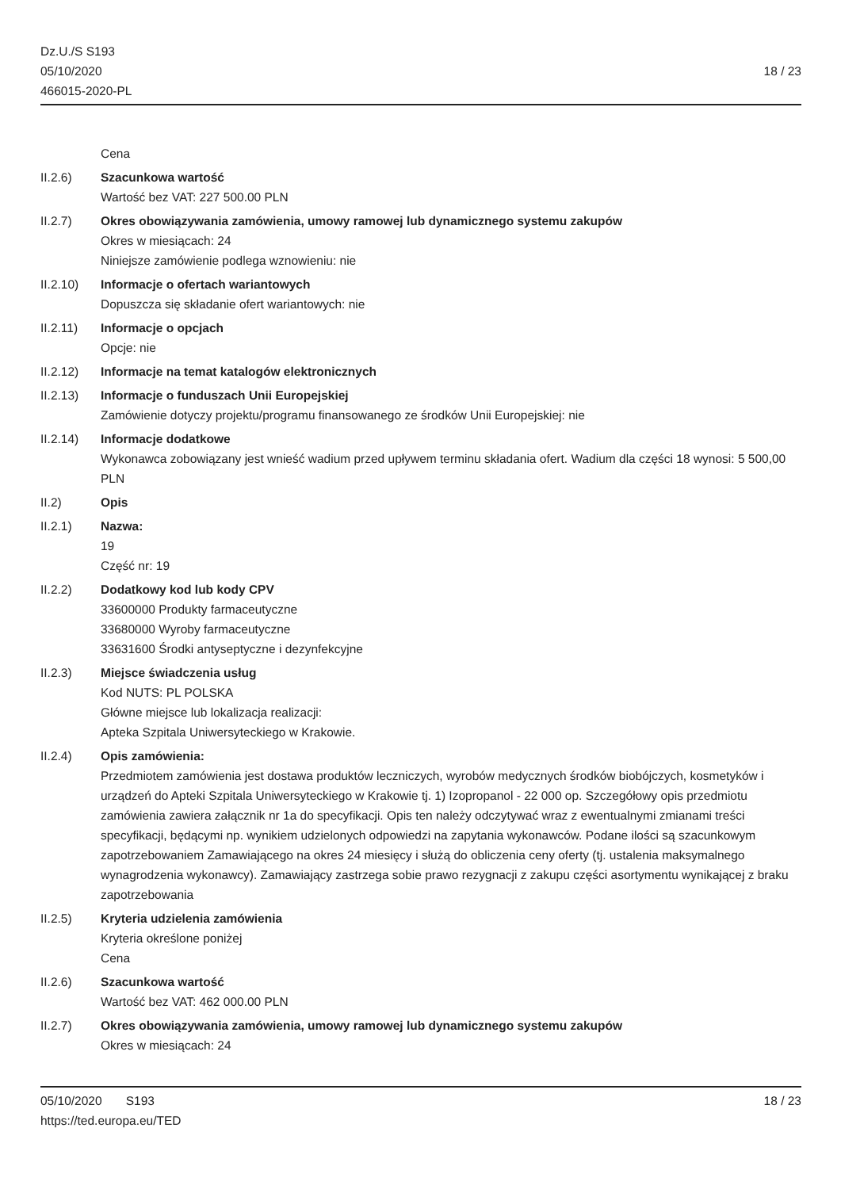Dz.U./S S193
05/10/2020
466015-2020-PL
18 / 23
Cena
II.2.6) Szacunkowa wartość
Wartość bez VAT: 227 500.00 PLN
II.2.7) Okres obowiązywania zamówienia, umowy ramowej lub dynamicznego systemu zakupów
Okres w miesiącach: 24
Niniejsze zamówienie podlega wznowieniu: nie
II.2.10) Informacje o ofertach wariantowych
Dopuszcza się składanie ofert wariantowych: nie
II.2.11) Informacje o opcjach
Opcje: nie
II.2.12) Informacje na temat katalogów elektronicznych
II.2.13) Informacje o funduszach Unii Europejskiej
Zamówienie dotyczy projektu/programu finansowanego ze środków Unii Europejskiej: nie
II.2.14) Informacje dodatkowe
Wykonawca zobowiązany jest wnieść wadium przed upływem terminu składania ofert. Wadium dla części 18 wynosi: 5 500,00 PLN
II.2) Opis
II.2.1) Nazwa:
19
Część nr: 19
II.2.2) Dodatkowy kod lub kody CPV
33600000 Produkty farmaceutyczne
33680000 Wyroby farmaceutyczne
33631600 Środki antyseptyczne i dezynfekcyjne
II.2.3) Miejsce świadczenia usług
Kod NUTS: PL POLSKA
Główne miejsce lub lokalizacja realizacji:
Apteka Szpitala Uniwersyteckiego w Krakowie.
II.2.4) Opis zamówienia:
Przedmiotem zamówienia jest dostawa produktów leczniczych, wyrobów medycznych środków biobójczych, kosmetyków i urządzeń do Apteki Szpitala Uniwersyteckiego w Krakowie tj. 1) Izopropanol - 22 000 op. Szczegółowy opis przedmiotu zamówienia zawiera załącznik nr 1a do specyfikacji. Opis ten należy odczytywać wraz z ewentualnymi zmianami treści specyfikacji, będącymi np. wynikiem udzielonych odpowiedzi na zapytania wykonawców. Podane ilości są szacunkowym zapotrzebowaniem Zamawiającego na okres 24 miesięcy i służą do obliczenia ceny oferty (tj. ustalenia maksymalnego wynagrodzenia wykonawcy). Zamawiający zastrzega sobie prawo rezygnacji z zakupu części asortymentu wynikającej z braku zapotrzebowania
II.2.5) Kryteria udzielenia zamówienia
Kryteria określone poniżej
Cena
II.2.6) Szacunkowa wartość
Wartość bez VAT: 462 000.00 PLN
II.2.7) Okres obowiązywania zamówienia, umowy ramowej lub dynamicznego systemu zakupów
Okres w miesiącach: 24
05/10/2020 S193 18 / 23
https://ted.europa.eu/TED